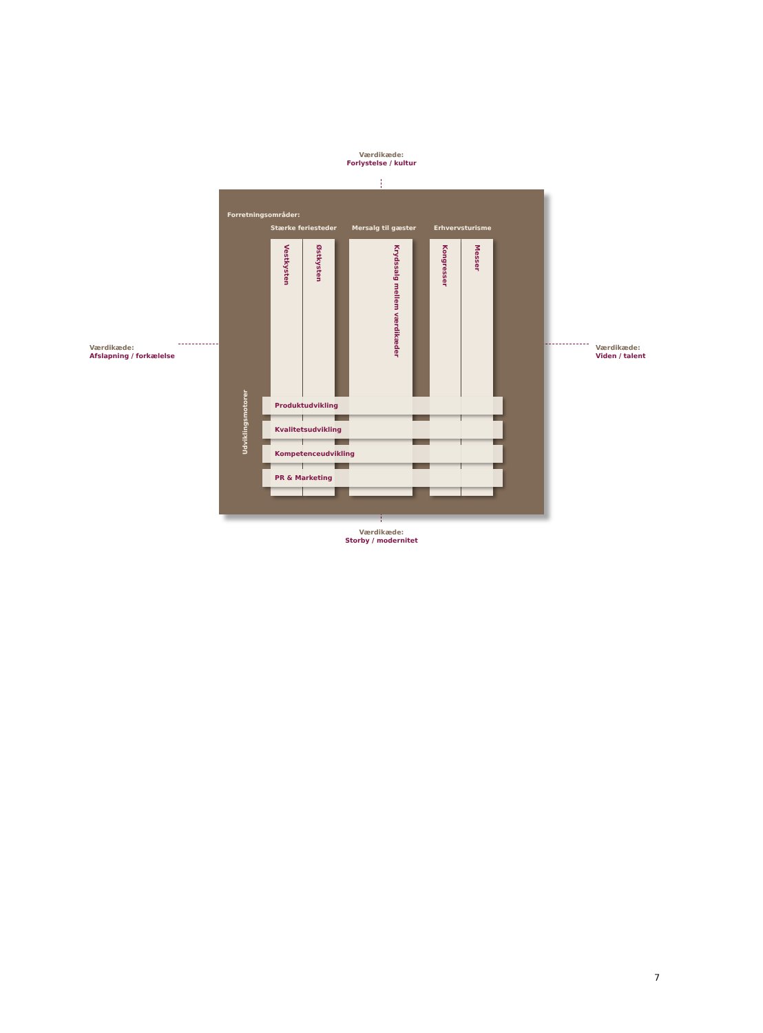Værdikæde:
Forlystelse / kultur
Værdikæde:
Afslapning / forkælelse
Forretningsområder:
Stærke feriesteder Mersalg til gæster Erhvervsturisme
Udviklingsmotorer
Vestkysten
Østkysten
Krydssalg mellem værdikæder
Kongresser
Messer
Produktudvikling
Kvalitetsudvikling
Kompetenceudvikling
PR & Marketing
Værdikæde:
Viden / talent
Værdikæde:
Storby / modernitet
7